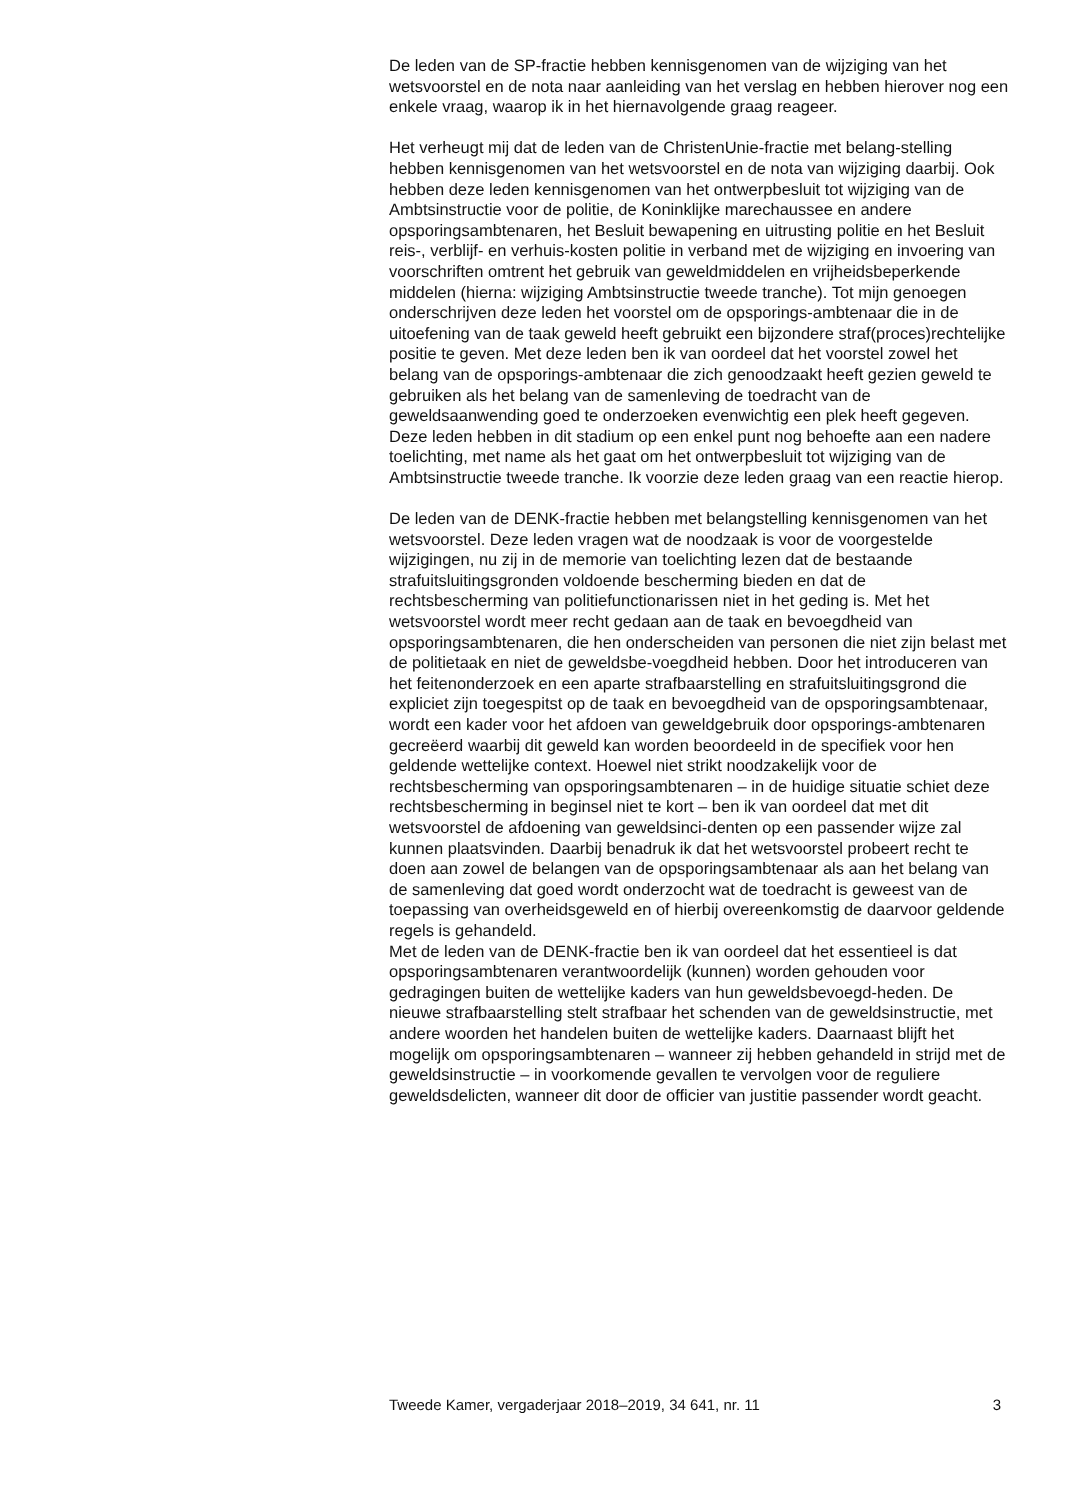De leden van de SP-fractie hebben kennisgenomen van de wijziging van het wetsvoorstel en de nota naar aanleiding van het verslag en hebben hierover nog een enkele vraag, waarop ik in het hiernavolgende graag reageer.
Het verheugt mij dat de leden van de ChristenUnie-fractie met belang-stelling hebben kennisgenomen van het wetsvoorstel en de nota van wijziging daarbij. Ook hebben deze leden kennisgenomen van het ontwerpbesluit tot wijziging van de Ambtsinstructie voor de politie, de Koninklijke marechaussee en andere opsporingsambtenaren, het Besluit bewapening en uitrusting politie en het Besluit reis-, verblijf- en verhuis-kosten politie in verband met de wijziging en invoering van voorschriften omtrent het gebruik van geweldmiddelen en vrijheidsbeperkende middelen (hierna: wijziging Ambtsinstructie tweede tranche). Tot mijn genoegen onderschrijven deze leden het voorstel om de opsporings-ambtenaar die in de uitoefening van de taak geweld heeft gebruikt een bijzondere straf(proces)rechtelijke positie te geven. Met deze leden ben ik van oordeel dat het voorstel zowel het belang van de opsporings-ambtenaar die zich genoodzaakt heeft gezien geweld te gebruiken als het belang van de samenleving de toedracht van de geweldsaanwending goed te onderzoeken evenwichtig een plek heeft gegeven. Deze leden hebben in dit stadium op een enkel punt nog behoefte aan een nadere toelichting, met name als het gaat om het ontwerpbesluit tot wijziging van de Ambtsinstructie tweede tranche. Ik voorzie deze leden graag van een reactie hierop.
De leden van de DENK-fractie hebben met belangstelling kennisgenomen van het wetsvoorstel. Deze leden vragen wat de noodzaak is voor de voorgestelde wijzigingen, nu zij in de memorie van toelichting lezen dat de bestaande strafuitsluitingsgronden voldoende bescherming bieden en dat de rechtsbescherming van politiefunctionarissen niet in het geding is. Met het wetsvoorstel wordt meer recht gedaan aan de taak en bevoegdheid van opsporingsambtenaren, die hen onderscheiden van personen die niet zijn belast met de politietaak en niet de geweldsbe-voegdheid hebben. Door het introduceren van het feitenonderzoek en een aparte strafbaarstelling en strafuitsluitingsgrond die expliciet zijn toegespitst op de taak en bevoegdheid van de opsporingsambtenaar, wordt een kader voor het afdoen van geweldgebruik door opsporings-ambtenaren gecreëerd waarbij dit geweld kan worden beoordeeld in de specifiek voor hen geldende wettelijke context. Hoewel niet strikt noodzakelijk voor de rechtsbescherming van opsporingsambtenaren – in de huidige situatie schiet deze rechtsbescherming in beginsel niet te kort – ben ik van oordeel dat met dit wetsvoorstel de afdoening van geweldsinci-denten op een passender wijze zal kunnen plaatsvinden. Daarbij benadruk ik dat het wetsvoorstel probeert recht te doen aan zowel de belangen van de opsporingsambtenaar als aan het belang van de samenleving dat goed wordt onderzocht wat de toedracht is geweest van de toepassing van overheidsgeweld en of hierbij overeenkomstig de daarvoor geldende regels is gehandeld.
Met de leden van de DENK-fractie ben ik van oordeel dat het essentieel is dat opsporingsambtenaren verantwoordelijk (kunnen) worden gehouden voor gedragingen buiten de wettelijke kaders van hun geweldsbevoegd-heden. De nieuwe strafbaarstelling stelt strafbaar het schenden van de geweldsinstructie, met andere woorden het handelen buiten de wettelijke kaders. Daarnaast blijft het mogelijk om opsporingsambtenaren – wanneer zij hebben gehandeld in strijd met de geweldsinstructie – in voorkomende gevallen te vervolgen voor de reguliere geweldsdelicten, wanneer dit door de officier van justitie passender wordt geacht.
Tweede Kamer, vergaderjaar 2018–2019, 34 641, nr. 11 3